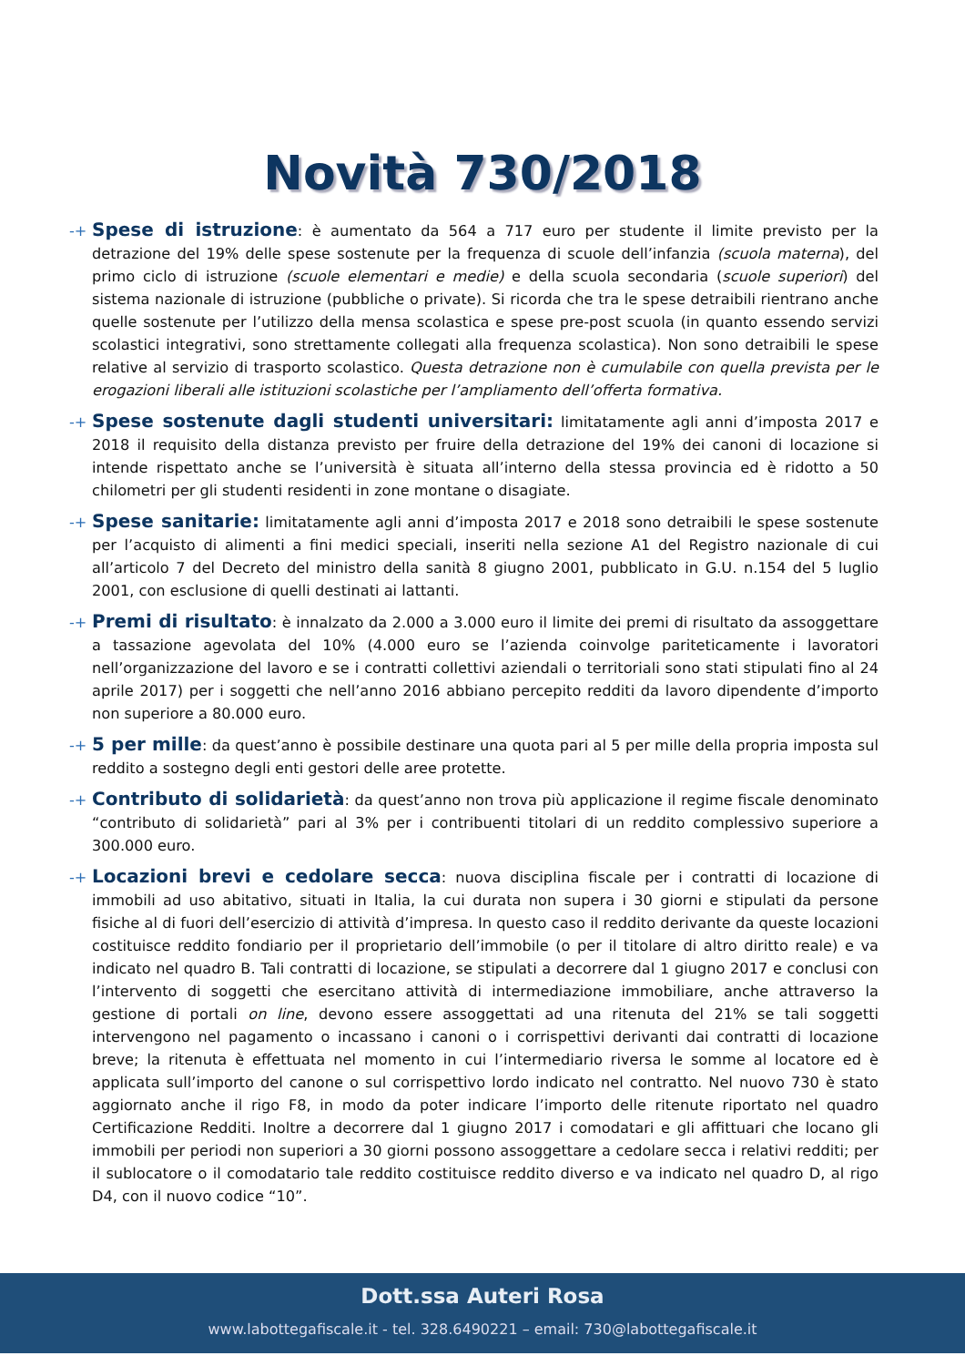Novità 730/2018
-+ Spese di istruzione: è aumentato da 564 a 717 euro per studente il limite previsto per la detrazione del 19% delle spese sostenute per la frequenza di scuole dell’infanzia (scuola materna), del primo ciclo di istruzione (scuole elementari e medie) e della scuola secondaria (scuole superiori) del sistema nazionale di istruzione (pubbliche o private). Si ricorda che tra le spese detraibili rientrano anche quelle sostenute per l’utilizzo della mensa scolastica e spese pre-post scuola (in quanto essendo servizi scolastici integrativi, sono strettamente collegati alla frequenza scolastica). Non sono detraibili le spese relative al servizio di trasporto scolastico. Questa detrazione non è cumulabile con quella prevista per le erogazioni liberali alle istituzioni scolastiche per l’ampliamento dell’offerta formativa.
-+ Spese sostenute dagli studenti universitari: limitatamente agli anni d’imposta 2017 e 2018 il requisito della distanza previsto per fruire della detrazione del 19% dei canoni di locazione si intende rispettato anche se l’università è situata all’interno della stessa provincia ed è ridotto a 50 chilometri per gli studenti residenti in zone montane o disagiate.
-+ Spese sanitarie: limitatamente agli anni d’imposta 2017 e 2018 sono detraibili le spese sostenute per l’acquisto di alimenti a fini medici speciali, inseriti nella sezione A1 del Registro nazionale di cui all’articolo 7 del Decreto del ministro della sanità 8 giugno 2001, pubblicato in G.U. n.154 del 5 luglio 2001, con esclusione di quelli destinati ai lattanti.
-+ Premi di risultato: è innalzato da 2.000 a 3.000 euro il limite dei premi di risultato da assoggettare a tassazione agevolata del 10% (4.000 euro se l’azienda coinvolge pariteticamente i lavoratori nell’organizzazione del lavoro e se i contratti collettivi aziendali o territoriali sono stati stipulati fino al 24 aprile 2017) per i soggetti che nell’anno 2016 abbiano percepito redditi da lavoro dipendente d’importo non superiore a 80.000 euro.
-+ 5 per mille: da quest’anno è possibile destinare una quota pari al 5 per mille della propria imposta sul reddito a sostegno degli enti gestori delle aree protette.
-+ Contributo di solidarietà: da quest’anno non trova più applicazione il regime fiscale denominato “contributo di solidarietà” pari al 3% per i contribuenti titolari di un reddito complessivo superiore a 300.000 euro.
-+ Locazioni brevi e cedolare secca: nuova disciplina fiscale per i contratti di locazione di immobili ad uso abitativo, situati in Italia, la cui durata non supera i 30 giorni e stipulati da persone fisiche al di fuori dell’esercizio di attività d’impresa. In questo caso il reddito derivante da queste locazioni costituisce reddito fondiario per il proprietario dell’immobile (o per il titolare di altro diritto reale) e va indicato nel quadro B. Tali contratti di locazione, se stipulati a decorrere dal 1 giugno 2017 e conclusi con l’intervento di soggetti che esercitano attività di intermediazione immobiliare, anche attraverso la gestione di portali on line, devono essere assoggettati ad una ritenuta del 21% se tali soggetti intervengono nel pagamento o incassano i canoni o i corrispettivi derivanti dai contratti di locazione breve; la ritenuta è effettuata nel momento in cui l’intermediario riversa le somme al locatore ed è applicata sull’importo del canone o sul corrispettivo lordo indicato nel contratto. Nel nuovo 730 è stato aggiornato anche il rigo F8, in modo da poter indicare l’importo delle ritenute riportato nel quadro Certificazione Redditi. Inoltre a decorrere dal 1 giugno 2017 i comodatari e gli affittuari che locano gli immobili per periodi non superiori a 30 giorni possono assoggettare a cedolare secca i relativi redditi; per il sublocatore o il comodatario tale reddito costituisce reddito diverso e va indicato nel quadro D, al rigo D4, con il nuovo codice “10”.
Dott.ssa Auteri Rosa
www.labottegafiscale.it - tel. 328.6490221 – email: 730@labottegafiscale.it